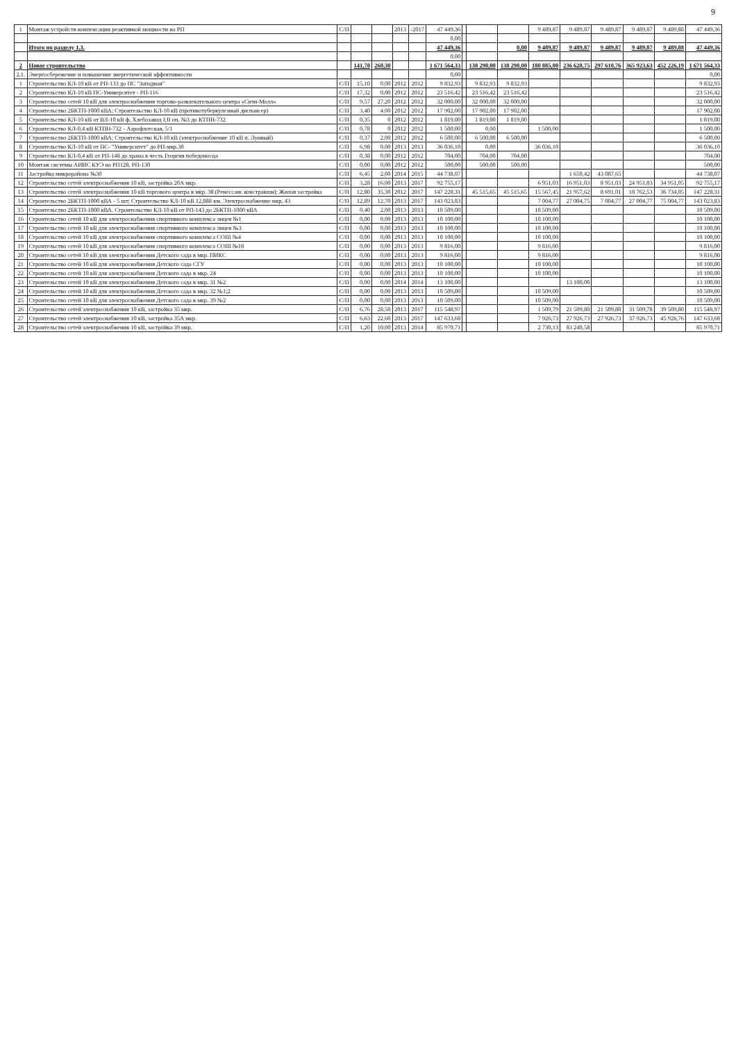9
| 1 | Монтаж устройств компенсации реактивной мощности на РП | С/П | | | 2013 | -2017 | 47 449,36 | | | | 9 489,87 | 9 489,87 | 9 489,87 | 9 489,87 | 9 489,88 | 47 449,36 |
| | | | | | | | 0,00 | | | | | | | | | |
| | Итого по разделу 1.3. | | | | | | 47 449,36 | | | 0,00 | 9 489,87 | 9 489,87 | 9 489,87 | 9 489,87 | 9 489,88 | 47 449,36 |
| | | | | | | | 0,00 | | | | | | | | | |
| 2 | Новое строительство | | 141,70 | 260,30 | | | 1 671 564,33 | | 138 290,00 | 138 290,00 | 180 885,00 | 236 628,75 | 297 610,76 | 365 923,63 | 452 226,19 | 1 671 564,33 |
| 2.1. | Энергосбережение и повышение энергетической эффективности | | | | | | 0,00 | | | | | | | | | 0,00 |
| 1 | Строительство КЛ-10 кВ от РП-133 до ПС "Западная" | С/П | 15,10 | 0,00 | 2012 | 2012 | 9 832,93 | | 9 832,93 | 9 832,93 | | | | | | 9 832,93 |
| 2 | Строительство КЛ-10 кВ ПС-Университет - РП-116 | С/П | 17,32 | 0,00 | 2012 | 2012 | 23 516,42 | | 23 516,42 | 23 516,42 | | | | | | 23 516,42 |
| 3 | Строительство сетей 10 кВ для электроснабжения торгово-развлекательного центра «Сити-Молл» | С/П | 9,57 | 27,20 | 2012 | 2012 | 32 000,00 | | 32 000,00 | 32 000,00 | | | | | | 32 000,00 |
| 4 | Строительство 2БКТП-1000 кВА; Строительство КЛ-10 кВ (противотуберкулезный диспансер) | С/П | 3,40 | 4,00 | 2012 | 2012 | 17 902,00 | | 17 902,00 | 17 902,00 | | | | | | 17 902,00 |
| 5 | Строительство КЛ-10 кВ от ВЛ-10 кВ ф. Хлебозавод І;ІІ оп. №3 до КТПН-732 | С/П | 0,35 | 0 | 2012 | 2012 | 1 819,00 | | 1 819,00 | 1 819,00 | | | | | | 1 819,00 |
| 6 | Строительство КЛ-0,4 кВ КТПН-732 - Аэрофлотская, 5/1 | С/П | 0,78 | 0 | 2012 | 2012 | 1 500,00 | | 0,00 | | 1 500,00 | | | | | 1 500,00 |
| 7 | Строительство 2БКТП-1000 кВА; Строительство КЛ-10 кВ (электроснабжение 10 кВ п. Лунный) | С/П | 0,37 | 2,00 | 2012 | 2012 | 6 500,00 | | 6 500,00 | 6 500,00 | | | | | | 6 500,00 |
| 8 | Строительство КЛ-10 кВ от ПС- "Университет" до РП-мкр.30 | С/П | 6,98 | 0,00 | 2013 | 2013 | 36 036,10 | | 0,00 | | 36 036,10 | | | | | 36 036,10 |
| 9 | Строительство КЛ-0,4 кВ от РП-148 до храма в честь Георгия победоносца | С/П | 0,38 | 0,00 | 2012 | 2012 | 704,00 | | 704,00 | 704,00 | | | | | | 704,00 |
| 10 | Монтаж системы АИИС КУЭ на РП128, РП-130 | С/П | 0,00 | 0,00 | 2012 | 2012 | 500,00 | | 500,00 | 500,00 | | | | | | 500,00 |
| 11 | Застройка микрорайона №30 | С/П | 6,45 | 2,00 | 2014 | 2015 | 44 738,07 | | | | | 1 650,42 | 43 087,65 | | | 44 738,07 |
| 12 | Строительство сетей электроснабжения 10 кВ, застройка 20А мкр. | С/П | 3,28 | 16,00 | 2013 | 2017 | 92 755,17 | | | | 6 951,03 | 16 951,03 | 8 951,03 | 24 951,03 | 34 951,05 | 92 755,17 |
| 13 | Строительство сетей электроснабжения 10 кВ торгового центра в мкр. 38 (Ренессанс констракшн); Жилая застройка | С/П | 12,80 | 35,30 | 2012 | 2017 | 147 228,31 | | 45 515,65 | 45 515,65 | 15 567,45 | 21 957,62 | 8 691,01 | 18 762,53 | 36 734,05 | 147 228,31 |
| 14 | Строительство 2БКТП-1000 кВА - 5 шт; Строительство КЛ-10 кВ 12,888 км. Электроснабжение мкр. 43 | С/П | 12,89 | 12,70 | 2013 | 2017 | 143 023,83 | | | | 7 004,77 | 27 004,75 | 7 004,77 | 27 004,77 | 75 004,77 | 143 023,83 |
| 15 | Строительство 2БКТП-1000 кВА. Строительство КЛ-10 кВ от РП-143 до 2БКТП-1000 кВА | С/П | 0,40 | 2,00 | 2013 | 2013 | 10 509,00 | | | | 10 509,00 | | | | | 10 509,00 |
| 16 | Строительство сетей 10 кВ для электроснабжения спортивного комплекса лицея №1 | С/П | 0,00 | 0,00 | 2013 | 2013 | 10 100,00 | | | | 10 100,00 | | | | | 10 100,00 |
| 17 | Строительство сетей 10 кВ для электроснабжения спортивного комплекса лицея №3 | С/П | 0,00 | 0,00 | 2013 | 2013 | 10 100,00 | | | | 10 100,00 | | | | | 10 100,00 |
| 18 | Строительство сетей 10 кВ для электроснабжения спортивного комплекса СОШ №4 | С/П | 0,00 | 0,00 | 2013 | 2013 | 10 100,00 | | | | 10 100,00 | | | | | 10 100,00 |
| 19 | Строительство сетей 10 кВ для электроснабжения спортивного комплекса СОШ №18 | С/П | 0,00 | 0,00 | 2013 | 2013 | 9 816,00 | | | | 9 816,00 | | | | | 9 816,00 |
| 20 | Строительство сетей 10 кВ для электроснабжения Детского сада в мкр. ПИКС | С/П | 0,00 | 0,00 | 2013 | 2013 | 9 816,00 | | | | 9 816,00 | | | | | 9 816,00 |
| 21 | Строительство сетей 10 кВ для электроснабжения Детского сада СГУ | С/П | 0,00 | 0,00 | 2013 | 2013 | 10 100,00 | | | | 10 100,00 | | | | | 10 100,00 |
| 22 | Строительство сетей 10 кВ для электроснабжения Детского сада в мкр. 24 | С/П | 0,00 | 0,00 | 2013 | 2013 | 10 100,00 | | | | 10 100,00 | | | | | 10 100,00 |
| 23 | Строительство сетей 10 кВ для электроснабжения Детского сада в мкр. 31 №2 | С/П | 0,00 | 0,00 | 2014 | 2014 | 13 100,00 | | | | | 13 100,00 | | | | 13 100,00 |
| 24 | Строительство сетей 10 кВ для электроснабжения Детского сада в мкр. 32 №1;2 | С/П | 0,00 | 0,00 | 2013 | 2013 | 10 509,00 | | | | 10 509,00 | | | | | 10 509,00 |
| 25 | Строительство сетей 10 кВ для электроснабжения Детского сада в мкр. 39 №2 | С/П | 0,00 | 0,00 | 2013 | 2013 | 10 509,00 | | | | 10 509,00 | | | | | 10 509,00 |
| 26 | Строительство сетей электроснабжения 10 кВ, застройка 35 мкр. | С/П | 6,76 | 28,50 | 2013 | 2017 | 115 548,97 | | | | 1 509,79 | 21 509,80 | 21 509,80 | 31 509,78 | 39 509,80 | 115 548,97 |
| 27 | Строительство сетей электроснабжения 10 кВ, застройка 35А мкр. | С/П | 6,63 | 22,60 | 2013 | 2017 | 147 633,68 | | | | 7 926,73 | 27 926,73 | 27 926,73 | 37 926,73 | 45 926,76 | 147 633,68 |
| 28 | Строительство сетей электроснабжения 10 кВ, застройка 39 мкр. | С/П | 1,20 | 10,00 | 2013 | 2014 | 85 970,71 | | | | 2 730,13 | 83 240,58 | | | | 85 970,71 |